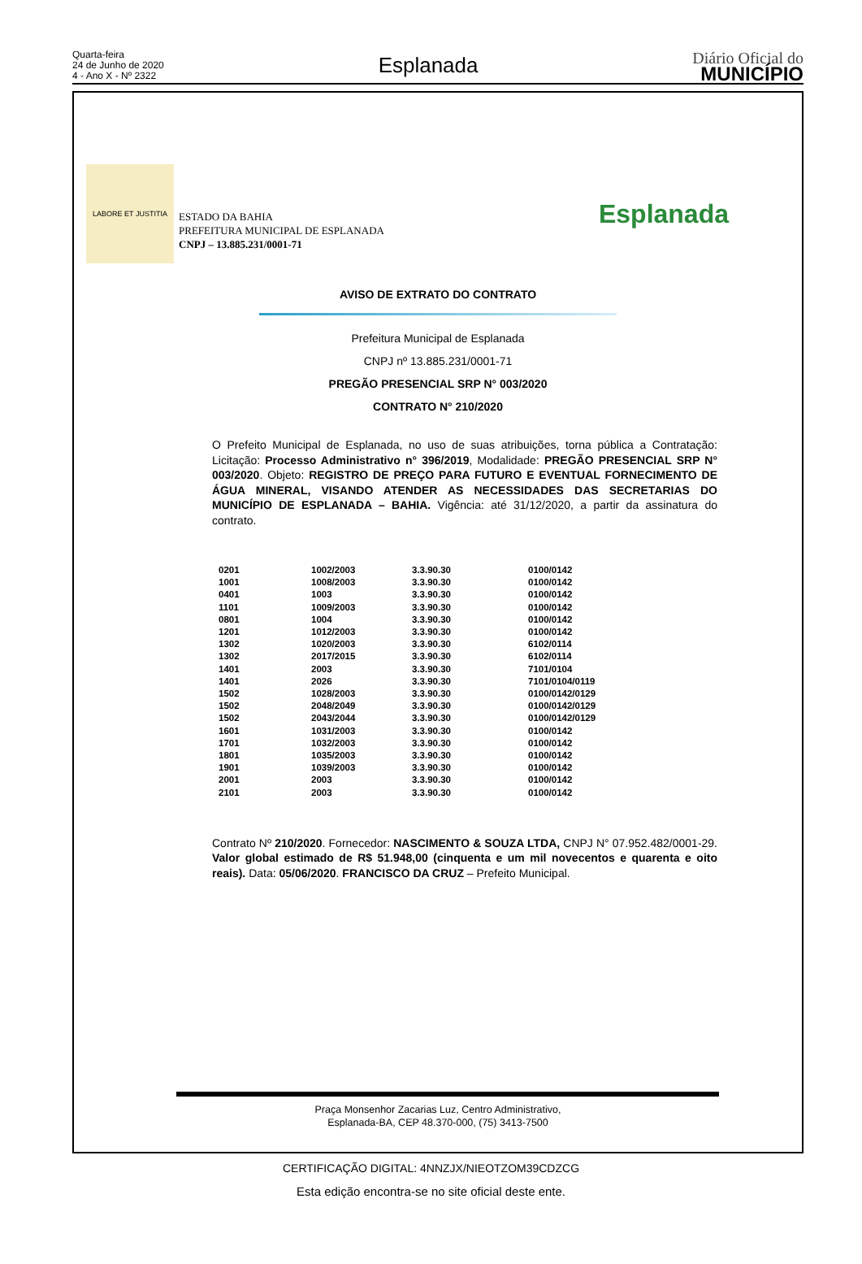Quarta-feira
24 de Junho de 2020
4 - Ano X - Nº 2322
Esplanada
Diário Oficial do
MUNICÍPIO
LABORE ET JUSTITIA
ESTADO DA BAHIA
PREFEITURA MUNICIPAL DE ESPLANADA
CNPJ – 13.885.231/0001-71
Esplanada
AVISO DE EXTRATO DO CONTRATO
Prefeitura Municipal de Esplanada
CNPJ nº 13.885.231/0001-71
PREGÃO PRESENCIAL SRP N° 003/2020
CONTRATO N° 210/2020
O Prefeito Municipal de Esplanada, no uso de suas atribuições, torna pública a Contratação: Licitação: Processo Administrativo n° 396/2019, Modalidade: PREGÃO PRESENCIAL SRP N° 003/2020. Objeto: REGISTRO DE PREÇO PARA FUTURO E EVENTUAL FORNECIMENTO DE ÁGUA MINERAL, VISANDO ATENDER AS NECESSIDADES DAS SECRETARIAS DO MUNICÍPIO DE ESPLANADA – BAHIA. Vigência: até 31/12/2020, a partir da assinatura do contrato.
| 0201 | 1002/2003 | 3.3.90.30 | 0100/0142 |
| 1001 | 1008/2003 | 3.3.90.30 | 0100/0142 |
| 0401 | 1003 | 3.3.90.30 | 0100/0142 |
| 1101 | 1009/2003 | 3.3.90.30 | 0100/0142 |
| 0801 | 1004 | 3.3.90.30 | 0100/0142 |
| 1201 | 1012/2003 | 3.3.90.30 | 0100/0142 |
| 1302 | 1020/2003 | 3.3.90.30 | 6102/0114 |
| 1302 | 2017/2015 | 3.3.90.30 | 6102/0114 |
| 1401 | 2003 | 3.3.90.30 | 7101/0104 |
| 1401 | 2026 | 3.3.90.30 | 7101/0104/0119 |
| 1502 | 1028/2003 | 3.3.90.30 | 0100/0142/0129 |
| 1502 | 2048/2049 | 3.3.90.30 | 0100/0142/0129 |
| 1502 | 2043/2044 | 3.3.90.30 | 0100/0142/0129 |
| 1601 | 1031/2003 | 3.3.90.30 | 0100/0142 |
| 1701 | 1032/2003 | 3.3.90.30 | 0100/0142 |
| 1801 | 1035/2003 | 3.3.90.30 | 0100/0142 |
| 1901 | 1039/2003 | 3.3.90.30 | 0100/0142 |
| 2001 | 2003 | 3.3.90.30 | 0100/0142 |
| 2101 | 2003 | 3.3.90.30 | 0100/0142 |
Contrato Nº 210/2020. Fornecedor: NASCIMENTO & SOUZA LTDA, CNPJ N° 07.952.482/0001-29. Valor global estimado de R$ 51.948,00 (cinquenta e um mil novecentos e quarenta e oito reais). Data: 05/06/2020. FRANCISCO DA CRUZ – Prefeito Municipal.
Praça Monsenhor Zacarias Luz, Centro Administrativo,
Esplanada-BA, CEP 48.370-000, (75) 3413-7500
CERTIFICAÇÃO DIGITAL: 4NNZJX/NIEOTZOM39CDZCG
Esta edição encontra-se no site oficial deste ente.